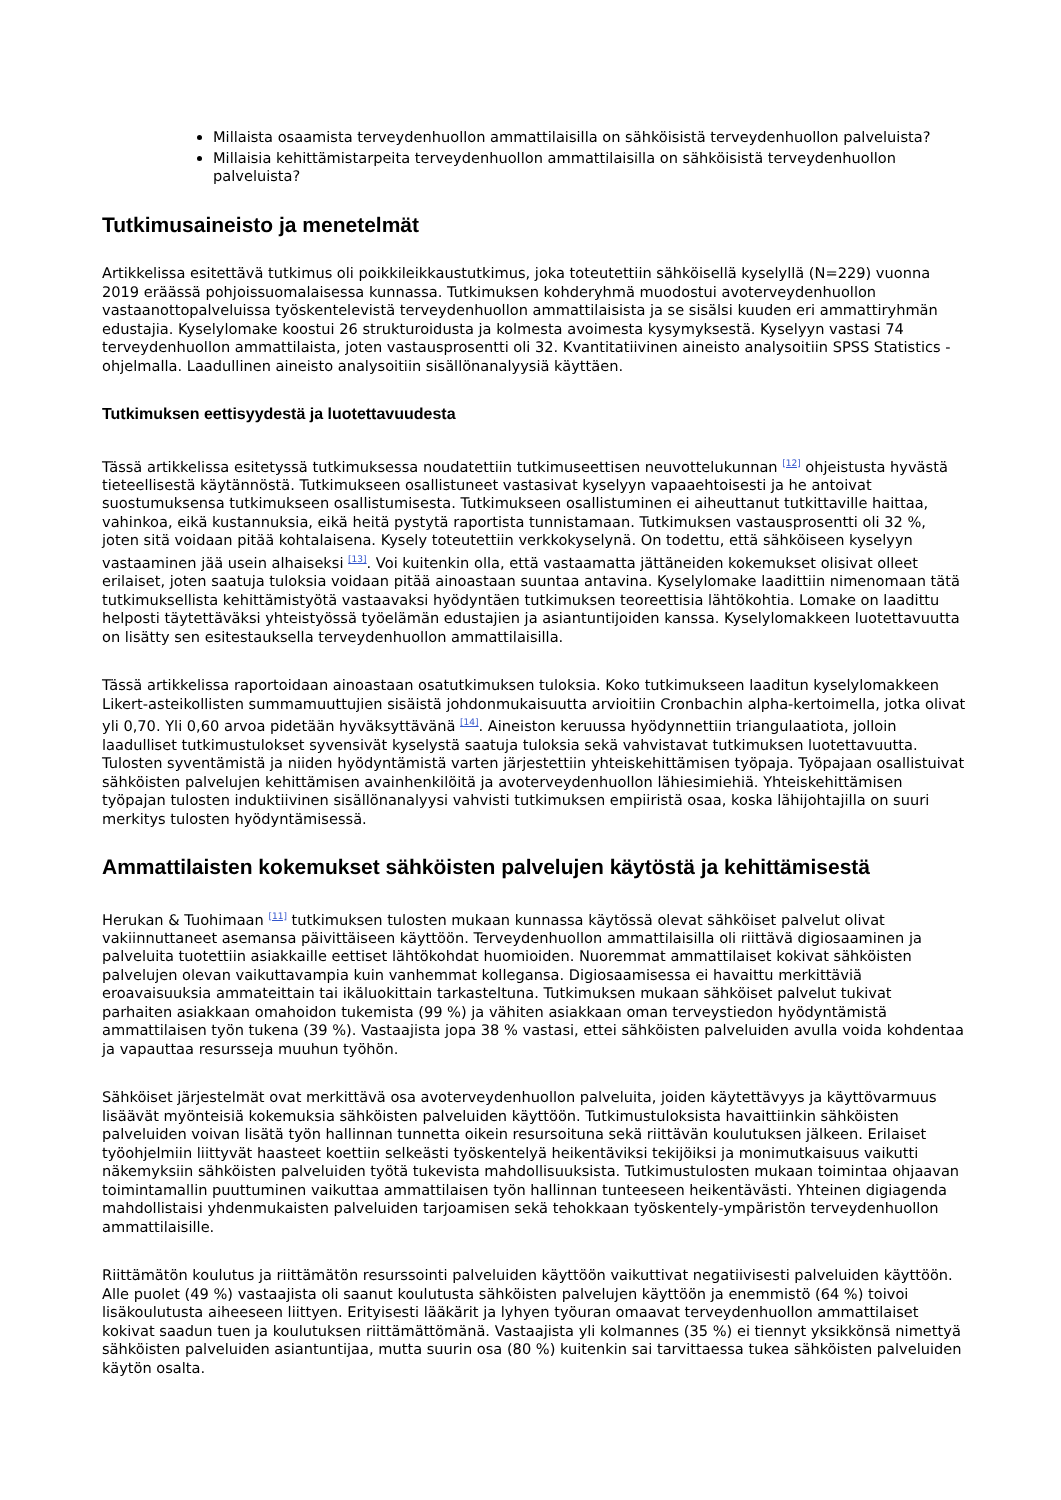Millaista osaamista terveydenhuollon ammattilaisilla on sähköisistä terveydenhuollon palveluista?
Millaisia kehittämistarpeita terveydenhuollon ammattilaisilla on sähköisistä terveydenhuollon palveluista?
Tutkimusaineisto ja menetelmät
Artikkelissa esitettävä tutkimus oli poikkileikkaustutkimus, joka toteutettiin sähköisellä kyselyllä (N=229) vuonna 2019 eräässä pohjoissuomalaisessa kunnassa. Tutkimuksen kohderyhmä muodostui avoterveydenhuollon vastaanottopalveluissa työskentelevistä terveydenhuollon ammattilaisista ja se sisälsi kuuden eri ammattiryhmän edustajia. Kyselylomake koostui 26 strukturoidusta ja kolmesta avoimesta kysymyksestä. Kyselyyn vastasi 74 terveydenhuollon ammattilaista, joten vastausprosentti oli 32. Kvantitatiivinen aineisto analysoitiin SPSS Statistics -ohjelmalla. Laadullinen aineisto analysoitiin sisällönanalyysiä käyttäen.
Tutkimuksen eettisyydestä ja luotettavuudesta
Tässä artikkelissa esitetyssä tutkimuksessa noudatettiin tutkimuseettisen neuvottelukunnan <sup>[12]</sup> ohjeistusta hyvästä tieteellisestä käytännöstä. Tutkimukseen osallistuneet vastasivat kyselyyn vapaaehtoisesti ja he antoivat suostumuksensa tutkimukseen osallistumisesta. Tutkimukseen osallistuminen ei aiheuttanut tutkittaville haittaa, vahinkoa, eikä kustannuksia, eikä heitä pystytä raportista tunnistamaan. Tutkimuksen vastausprosentti oli 32 %, joten sitä voidaan pitää kohtalaisena. Kysely toteutettiin verkkokyselynä. On todettu, että sähköiseen kyselyyn vastaaminen jää usein alhaiseksi <sup>[13]</sup>. Voi kuitenkin olla, että vastaamatta jättäneiden kokemukset olisivat olleet erilaiset, joten saatuja tuloksia voidaan pitää ainoastaan suuntaa antavina. Kyselylomake laadittiin nimenomaan tätä tutkimuksellista kehittämistyötä vastaavaksi hyödyntäen tutkimuksen teoreettisia lähtökohtia. Lomake on laadittu helposti täytettäväksi yhteistyössä työelämän edustajien ja asiantuntijoiden kanssa. Kyselylomakkeen luotettavuutta on lisätty sen esitestauksella terveydenhuollon ammattilaisilla.
Tässä artikkelissa raportoidaan ainoastaan osatutkimuksen tuloksia. Koko tutkimukseen laaditun kyselylomakkeen Likert-asteikollisten summamuuttujien sisäistä johdonmukaisuutta arvioitiin Cronbachin alpha-kertoimella, jotka olivat yli 0,70. Yli 0,60 arvoa pidetään hyväksyttävänä <sup>[14]</sup>. Aineiston keruussa hyödynnettiin triangulaatiota, jolloin laadulliset tutkimustulokset syvensivät kyselystä saatuja tuloksia sekä vahvistavat tutkimuksen luotettavuutta. Tulosten syventämistä ja niiden hyödyntämistä varten järjestettiin yhteiskehittämisen työpaja. Työpajaan osallistuivat sähköisten palvelujen kehittämisen avainhenkilöitä ja avoterveydenhuollon lähiesimiehiä. Yhteiskehittämisen työpajan tulosten induktiivinen sisällönanalyysi vahvisti tutkimuksen empiiristä osaa, koska lähijohtajilla on suuri merkitys tulosten hyödyntämisessä.
Ammattilaisten kokemukset sähköisten palvelujen käytöstä ja kehittämisestä
Herukan & Tuohimaan <sup>[11]</sup> tutkimuksen tulosten mukaan kunnassa käytössä olevat sähköiset palvelut olivat vakiinnuttaneet asemansa päivittäiseen käyttöön. Terveydenhuollon ammattilaisilla oli riittävä digiosaaminen ja palveluita tuotettiin asiakkaille eettiset lähtökohdat huomioiden. Nuoremmat ammattilaiset kokivat sähköisten palvelujen olevan vaikuttavampia kuin vanhemmat kollegansa. Digiosaamisessa ei havaittu merkittäviä eroavaisuuksia ammateittain tai ikäluokittain tarkasteltuna. Tutkimuksen mukaan sähköiset palvelut tukivat parhaiten asiakkaan omahoidon tukemista (99 %) ja vähiten asiakkaan oman terveystiedon hyödyntämistä ammattilaisen työn tukena (39 %). Vastaajista jopa 38 % vastasi, ettei sähköisten palveluiden avulla voida kohdentaa ja vapauttaa resursseja muuhun työhön.
Sähköiset järjestelmät ovat merkittävä osa avoterveydenhuollon palveluita, joiden käytettävyys ja käyttövarmuus lisäävät myönteisiä kokemuksia sähköisten palveluiden käyttöön. Tutkimustuloksista havaittiinkin sähköisten palveluiden voivan lisätä työn hallinnan tunnetta oikein resursoituna sekä riittävän koulutuksen jälkeen. Erilaiset työohjelmiin liittyvät haasteet koettiin selkeästi työskentelyä heikentäviksi tekijöiksi ja monimutkaisuus vaikutti näkemyksiin sähköisten palveluiden työtä tukevista mahdollisuuksista. Tutkimustulosten mukaan toimintaa ohjaavan toimintamallin puuttuminen vaikuttaa ammattilaisen työn hallinnan tunteeseen heikentävästi. Yhteinen digiagenda mahdollistaisi yhdenmukaisten palveluiden tarjoamisen sekä tehokkaan työskentely-ympäristön terveydenhuollon ammattilaisille.
Riittämätön koulutus ja riittämätön resurssointi palveluiden käyttöön vaikuttivat negatiivisesti palveluiden käyttöön. Alle puolet (49 %) vastaajista oli saanut koulutusta sähköisten palvelujen käyttöön ja enemmistö (64 %) toivoi lisäkoulutusta aiheeseen liittyen. Erityisesti lääkärit ja lyhyen työuran omaavat terveydenhuollon ammattilaiset kokivat saadun tuen ja koulutuksen riittämättömänä. Vastaajista yli kolmannes (35 %) ei tiennyt yksikkönsä nimettyä sähköisten palveluiden asiantuntijaa, mutta suurin osa (80 %) kuitenkin sai tarvittaessa tukea sähköisten palveluiden käytön osalta.